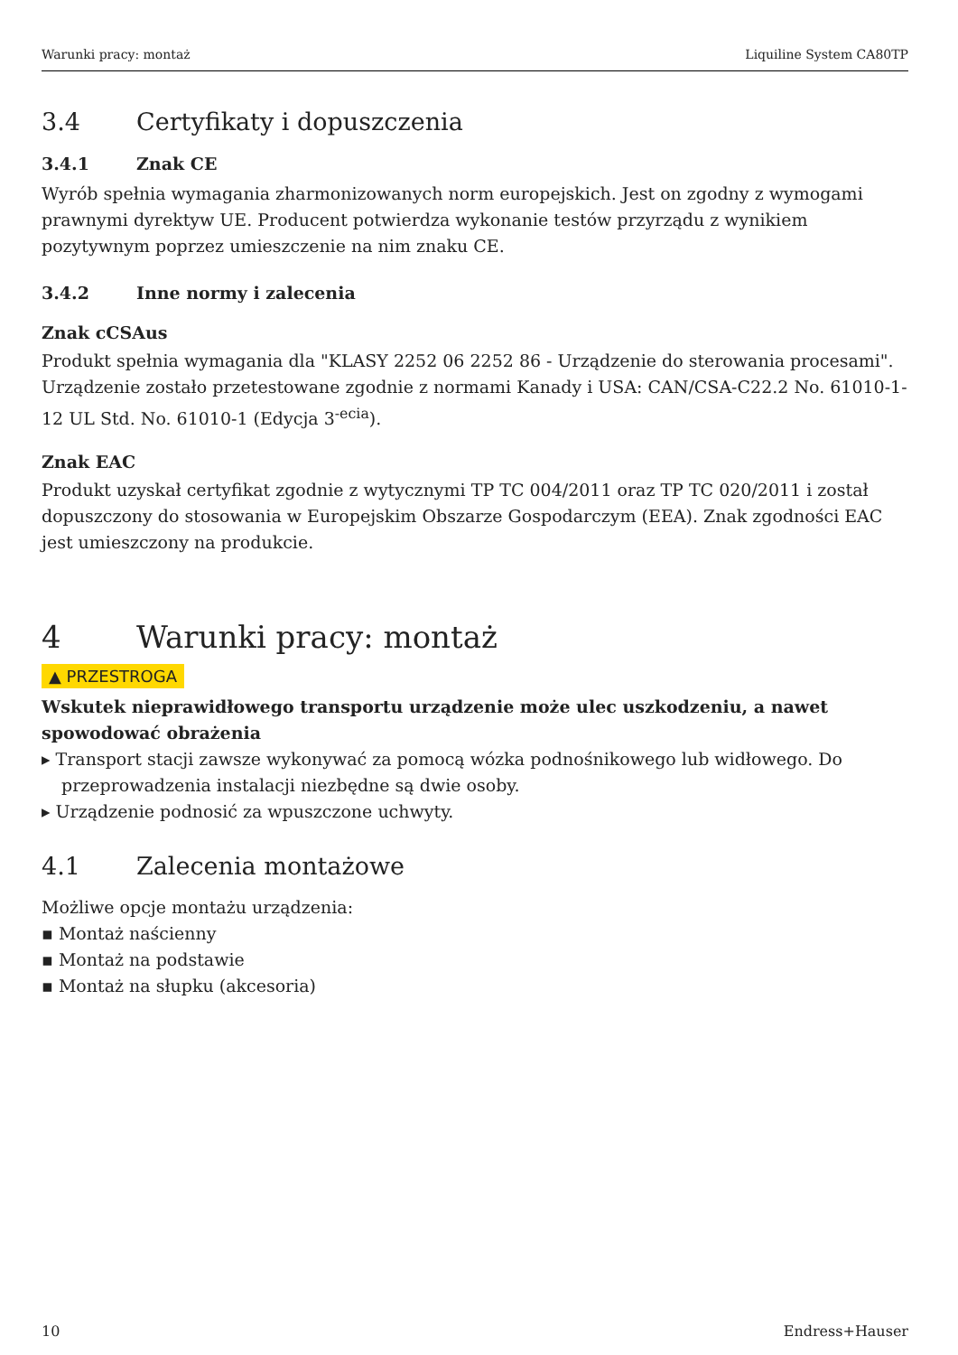Warunki pracy: montaż Liquiline System CA80TP
3.4 Certyfikaty i dopuszczenia
3.4.1 Znak CE
Wyrób spełnia wymagania zharmonizowanych norm europejskich. Jest on zgodny z wymogami prawnymi dyrektyw UE. Producent potwierdza wykonanie testów przyrządu z wynikiem pozytywnym poprzez umieszczenie na nim znaku CE.
3.4.2 Inne normy i zalecenia
Znak cCSAus
Produkt spełnia wymagania dla "KLASY 2252 06 2252 86 - Urządzenie do sterowania procesami". Urządzenie zostało przetestowane zgodnie z normami Kanady i USA: CAN/CSA-C22.2 No. 61010-1-12 UL Std. No. 61010-1 (Edycja 3<sup>-ecia</sup>).
Znak EAC
Produkt uzyskał certyfikat zgodnie z wytycznymi TP TC 004/2011 oraz TP TC 020/2011 i został dopuszczony do stosowania w Europejskim Obszarze Gospodarczym (EEA). Znak zgodności EAC jest umieszczony na produkcie.
4 Warunki pracy: montaż
▲ PRZESTROGA
Wskutek nieprawidłowego transportu urządzenie może ulec uszkodzeniu, a nawet spowodować obrażenia
▸ Transport stacji zawsze wykonywać za pomocą wózka podnośnikowego lub widłowego. Do przeprowadzenia instalacji niezbędne są dwie osoby.
▸ Urządzenie podnosić za wpuszczone uchwyty.
4.1 Zalecenia montażowe
Możliwe opcje montażu urządzenia:
▪ Montaż naścienny
▪ Montaż na podstawie
▪ Montaż na słupku (akcesoria)
10 Endress+Hauser